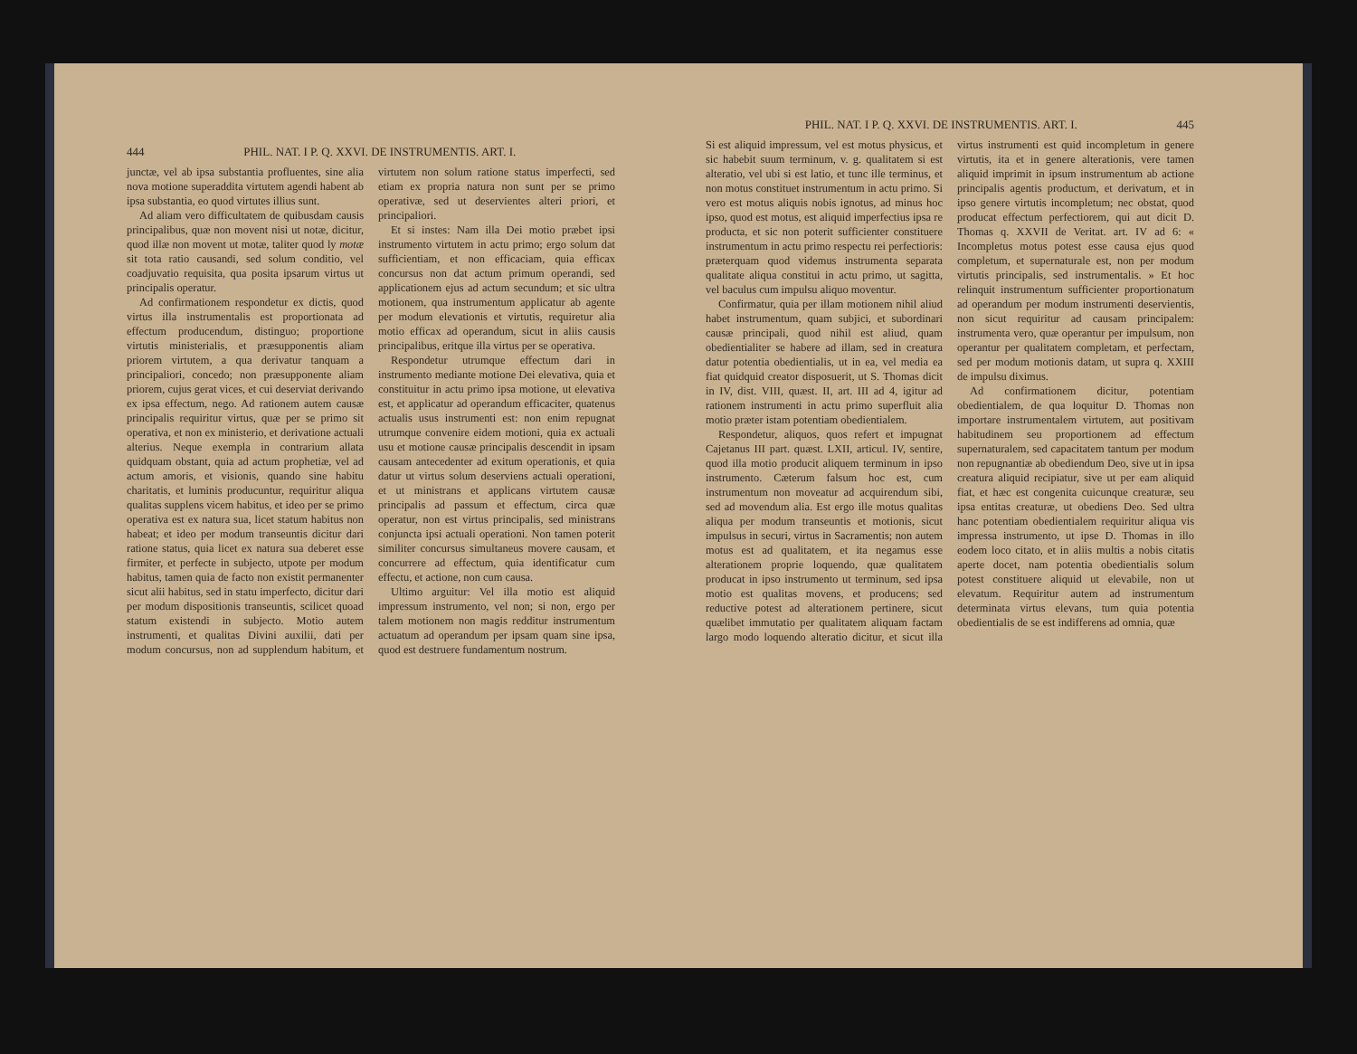444 PHIL. NAT. I P. Q. XXVI. DE INSTRUMENTIS. ART. I.
junctæ, vel ab ipsa substantia profluentes, sine alia nova motione superaddita virtutem agendi habent ab ipsa substantia, eo quod virtutes illius sunt.
Ad aliam vero difficultatem de quibusdam causis principalibus, quæ non movent nisi ut notæ, dicitur, quod illæ non movent ut motæ, taliter quod ly motæ sit tota ratio causandi, sed solum conditio, vel coadjuvatio requisita, qua posita ipsarum virtus ut principalis operatur.
Ad confirmationem respondetur ex dictis, quod virtus illa instrumentalis est proportionata ad effectum producendum, distinguo; proportione virtutis ministerialis, et præsupponentis aliam priorem virtutem, a qua derivatur tanquam a principaliori, concedo; non præsupponente aliam priorem, cujus gerat vices, et cui deserviat derivando ex ipsa effectum, nego. Ad rationem autem causæ principalis requiritur virtus, quæ per se primo sit operativa, et non ex ministerio, et derivatione actuali alterius. Neque exempla in contrarium allata quidquam obstant, quia ad actum prophetiæ, vel ad actum amoris, et visionis, quando sine habitu charitatis, et luminis producuntur, requiritur aliqua qualitas supplens vicem habitus, et ideo per se primo operativa est ex natura sua, licet statum habitus non habeat; et ideo per modum transeuntis dicitur dari ratione status, quia licet ex natura sua deberet esse firmiter, et perfecte in subjecto, utpote per modum habitus, tamen quia de facto non existit permanenter sicut alii habitus, sed in statu imperfecto, dicitur dari per modum dispositionis transeuntis, scilicet quoad statum existendi in subjecto. Motio autem instrumenti, et qualitas Divini auxilii, dati per modum concursus, non ad supplendum habitum, et virtutem non solum ratione status imperfecti, sed etiam ex propria natura non sunt per se primo operativæ, sed ut deservientes alteri priori, et principaliori.
Et si instes: Nam illa Dei motio præbet ipsi instrumento virtutem in actu primo; ergo solum dat sufficientiam, et non efficaciam, quia efficax concursus non dat actum primum operandi, sed applicationem ejus ad actum secundum; et sic ultra motionem, qua instrumentum applicatur ab agente per modum elevationis et virtutis, requiretur alia motio efficax ad operandum, sicut in aliis causis principalibus, eritque illa virtus per se operativa.
Respondetur utrumque effectum dari in instrumento mediante motione Dei elevativa, quia et constituitur in actu primo ipsa motione, ut elevativa est, et applicatur ad operandum efficaciter, quatenus actualis usus instrumenti est: non enim repugnat utrumque convenire eidem motioni, quia ex actuali usu et motione causæ principalis descendit in ipsam causam antecedenter ad exitum operationis, et quia datur ut virtus solum deserviens actuali operationi, et ut ministrans et applicans virtutem causæ principalis ad passum et effectum, circa quæ operatur, non est virtus principalis, sed ministrans conjuncta ipsi actuali operationi. Non tamen poterit similiter concursus simultaneus movere causam, et concurrere ad effectum, quia identificatur cum effectu, et actione, non cum causa.
Ultimo arguitur: Vel illa motio est aliquid impressum instrumento, vel non; si non, ergo per talem motionem non magis redditur instrumentum actuatum ad operandum per ipsam quam sine ipsa, quod est destruere fundamentum nostrum.
PHIL. NAT. I P. Q. XXVI. DE INSTRUMENTIS. ART. I. 445
Si est aliquid impressum, vel est motus physicus, et sic habebit suum terminum, v. g. qualitatem si est alteratio, vel ubi si est latio, et tunc ille terminus, et non motus constituet instrumentum in actu primo. Si vero est motus aliquis nobis ignotus, ad minus hoc ipso, quod est motus, est aliquid imperfectius ipsa re producta, et sic non poterit sufficienter constituere instrumentum in actu primo respectu rei perfectioris: præterquam quod videmus instrumenta separata qualitate aliqua constitui in actu primo, ut sagitta, vel baculus cum impulsu aliquo moventur.
Confirmatur, quia per illam motionem nihil aliud habet instrumentum, quam subjici, et subordinari causæ principali, quod nihil est aliud, quam obedientialiter se habere ad illam, sed in creatura datur potentia obedientialis, ut in ea, vel media ea fiat quidquid creator disposuerit, ut S. Thomas dicit in IV, dist. VIII, quæst. II, art. III ad 4, igitur ad rationem instrumenti in actu primo superfluit alia motio præter istam potentiam obedientialem.
Respondetur, aliquos, quos refert et impugnat Cajetanus III part. quæst. LXII, articul. IV, sentire, quod illa motio producit aliquem terminum in ipso instrumento. Cæterum falsum hoc est, cum instrumentum non moveatur ad acquirendum sibi, sed ad movendum alia. Est ergo ille motus qualitas aliqua per modum transeuntis et motionis, sicut impulsus in securi, virtus in Sacramentis; non autem motus est ad qualitatem, et ita negamus esse alterationem proprie loquendo, quæ qualitatem producat in ipso instrumento ut terminum, sed ipsa motio est qualitas movens, et producens; sed reductive potest ad alterationem pertinere, sicut quælibet immutatio per qualitatem aliquam factam largo modo loquendo alteratio dicitur, et sicut illa virtus instrumenti est quid incompletum in genere virtutis, ita et in genere alterationis, vere tamen aliquid imprimit in ipsum instrumentum ab actione principalis agentis productum, et derivatum, et in ipso genere virtutis incompletum; nec obstat, quod producat effectum perfectiorem, qui aut dicit D. Thomas q. XXVII de Veritat. art. IV ad 6: « Incompletus motus potest esse causa ejus quod completum, et supernaturale est, non per modum virtutis principalis, sed instrumentalis. » Et hoc relinquit instrumentum sufficienter proportionatum ad operandum per modum instrumenti deservientis, non sicut requiritur ad causam principalem: instrumenta vero, quæ operantur per impulsum, non operantur per qualitatem completam, et perfectam, sed per modum motionis datam, ut supra q. XXIII de impulsu diximus.
Ad confirmationem dicitur, potentiam obedientialem, de qua loquitur D. Thomas non importare instrumentalem virtutem, aut positivam habitudinem seu proportionem ad effectum supernaturalem, sed capacitatem tantum per modum non repugnantiæ ab obediendum Deo, sive ut in ipsa creatura aliquid recipiatur, sive ut per eam aliquid fiat, et hæc est congenita cuicunque creaturæ, seu ipsa entitas creaturæ, ut obediens Deo. Sed ultra hanc potentiam obedientialem requiritur aliqua vis impressa instrumento, ut ipse D. Thomas in illo eodem loco citato, et in aliis multis a nobis citatis aperte docet, nam potentia obedientialis solum potest constituere aliquid ut elevabile, non ut elevatum. Requiritur autem ad instrumentum determinata virtus elevans, tum quia potentia obedientialis de se est indifferens ad omnia, quæ